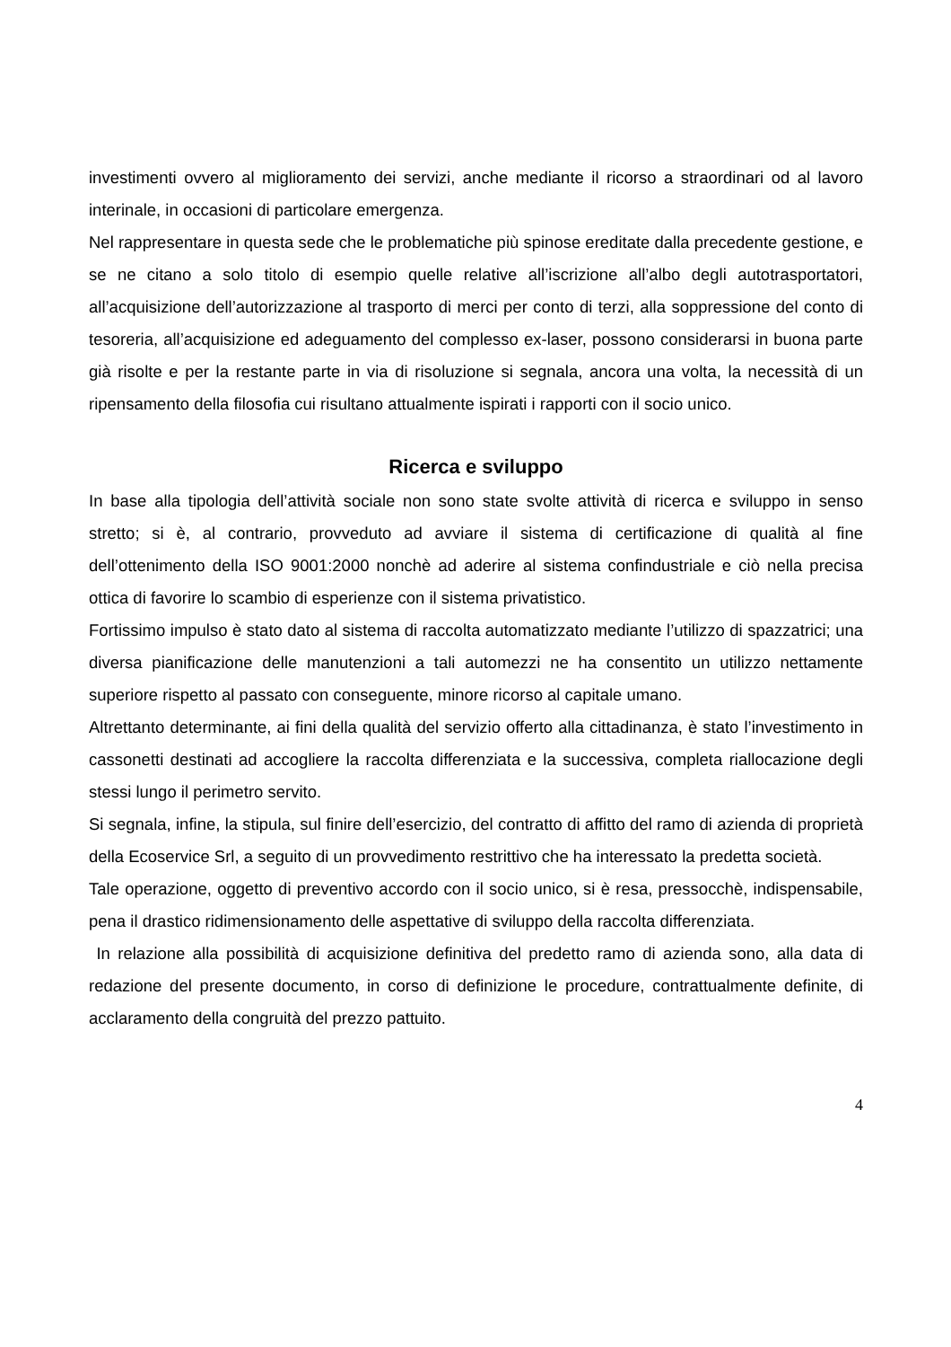investimenti ovvero al miglioramento dei servizi, anche mediante il ricorso a straordinari od al lavoro interinale, in occasioni di particolare emergenza.
Nel rappresentare in questa sede che le problematiche più spinose ereditate dalla precedente gestione, e se ne citano a solo titolo di esempio quelle relative all’iscrizione all’albo degli autotrasportatori, all’acquisizione dell’autorizzazione al trasporto di merci per conto di terzi, alla soppressione del conto di tesoreria, all’acquisizione ed adeguamento del complesso ex-laser, possono considerarsi in buona parte già risolte e per la restante parte in via di risoluzione si segnala, ancora una volta, la necessità di un ripensamento della filosofia cui risultano attualmente ispirati i rapporti con il socio unico.
Ricerca e sviluppo
In base alla tipologia dell’attività sociale non sono state svolte attività di ricerca e sviluppo in senso stretto; si è, al contrario, provveduto ad avviare il sistema di certificazione di qualità al fine dell’ottenimento della ISO 9001:2000 nonchè ad aderire al sistema confindustriale e ciò nella precisa ottica di favorire lo scambio di esperienze con il sistema privatistico.
Fortissimo impulso è stato dato al sistema di raccolta automatizzato mediante l’utilizzo di spazzatrici; una diversa pianificazione delle manutenzioni a tali automezzi ne ha consentito un utilizzo nettamente superiore rispetto al passato con conseguente, minore ricorso al capitale umano.
Altrettanto determinante, ai fini della qualità del servizio offerto alla cittadinanza, è stato l’investimento in cassonetti destinati ad accogliere la raccolta differenziata e la successiva, completa riallocazione degli stessi lungo il perimetro servito.
Si segnala, infine, la stipula, sul finire dell’esercizio, del contratto di affitto del ramo di azienda di proprietà della Ecoservice Srl, a seguito di un provvedimento restrittivo che ha interessato la predetta società.
Tale operazione, oggetto di preventivo accordo con il socio unico, si è resa, pressocchè, indispensabile, pena il drastico ridimensionamento delle aspettative di sviluppo della raccolta differenziata.
In relazione alla possibilità di acquisizione definitiva del predetto ramo di azienda sono, alla data di redazione del presente documento, in corso di definizione le procedure, contrattualmente definite, di acclaramento della congruità del prezzo pattuito.
4